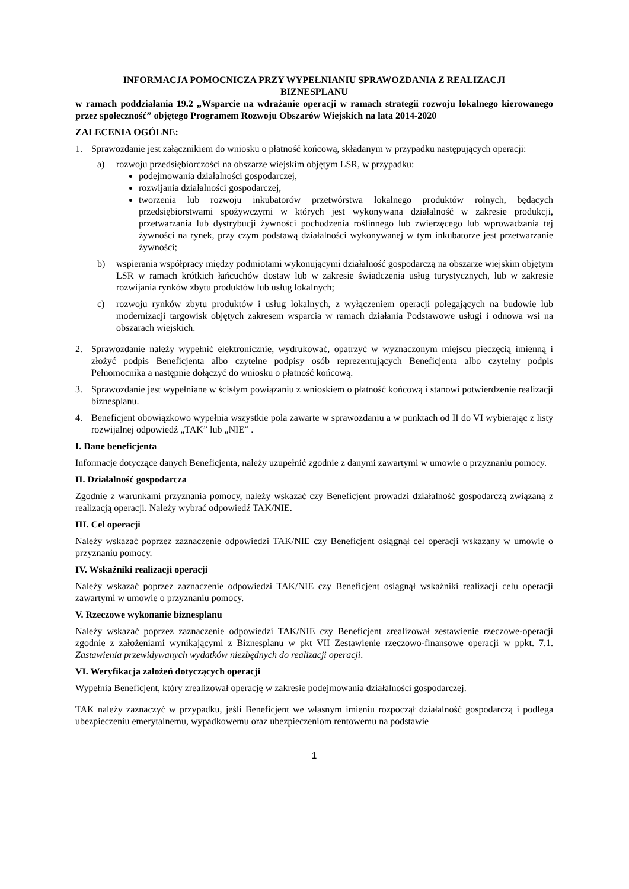INFORMACJA POMOCNICZA PRZY WYPEŁNIANIU SPRAWOZDANIA Z REALIZACJI
BIZNESPLANU
w ramach poddziałania 19.2 „Wsparcie na wdrażanie operacji w ramach strategii rozwoju lokalnego kierowanego przez społeczność” objętego Programem Rozwoju Obszarów Wiejskich na lata 2014-2020
ZALECENIA OGÓLNE:
1. Sprawozdanie jest załącznikiem do wniosku o płatność końcową, składanym w przypadku następujących operacji:
a) rozwoju przedsiębiorczości na obszarze wiejskim objętym LSR, w przypadku:
podejmowania działalności gospodarczej,
rozwijania działalności gospodarczej,
tworzenia lub rozwoju inkubatorów przetwórstwa lokalnego produktów rolnych, będących przedsiębiorstwami spożywczymi w których jest wykonywana działalność w zakresie produkcji, przetwarzania lub dystrybucji żywności pochodzenia roślinnego lub zwierzęcego lub wprowadzania tej żywności na rynek, przy czym podstawą działalności wykonywanej w tym inkubatorze jest przetwarzanie żywności;
b) wspierania współpracy między podmiotami wykonującymi działalność gospodarczą na obszarze wiejskim objętym LSR w ramach krótkich łańcuchów dostaw lub w zakresie świadczenia usług turystycznych, lub w zakresie rozwijania rynków zbytu produktów lub usług lokalnych;
c) rozwoju rynków zbytu produktów i usług lokalnych, z wyłączeniem operacji polegających na budowie lub modernizacji targowisk objętych zakresem wsparcia w ramach działania Podstawowe usługi i odnowa wsi na obszarach wiejskich.
2. Sprawozdanie należy wypełnić elektronicznie, wydrukować, opatrzyć w wyznaczonym miejscu pieczęcią imienną i złożyć podpis Beneficjenta albo czytelne podpisy osób reprezentujących Beneficjenta albo czytelny podpis Pełnomocnika a następnie dołączyć do wniosku o płatność końcową.
3. Sprawozdanie jest wypełniane w ścisłym powiązaniu z wnioskiem o płatność końcową i stanowi potwierdzenie realizacji biznesplanu.
4. Beneficjent obowiązkowo wypełnia wszystkie pola zawarte w sprawozdaniu a w punktach od II do VI wybierając z listy rozwijalnej odpowiedź „TAK” lub „NIE” .
I. Dane beneficjenta
Informacje dotyczące danych Beneficjenta, należy uzupełnić zgodnie z danymi zawartymi w umowie o przyznaniu pomocy.
II. Działalność gospodarcza
Zgodnie z warunkami przyznania pomocy, należy wskazać czy Beneficjent prowadzi działalność gospodarczą związaną z realizacją operacji. Należy wybrać odpowiedź TAK/NIE.
III. Cel operacji
Należy wskazać poprzez zaznaczenie odpowiedzi TAK/NIE czy Beneficjent osiągnął cel operacji wskazany w umowie o przyznaniu pomocy.
IV. Wskaźniki realizacji operacji
Należy wskazać poprzez zaznaczenie odpowiedzi TAK/NIE czy Beneficjent osiągnął wskaźniki realizacji celu operacji zawartymi w umowie o przyznaniu pomocy.
V. Rzeczowe wykonanie biznesplanu
Należy wskazać poprzez zaznaczenie odpowiedzi TAK/NIE czy Beneficjent zrealizował zestawienie rzeczowe-operacji zgodnie z założeniami wynikającymi z Biznesplanu w pkt VII Zestawienie rzeczowo-finansowe operacji w ppkt. 7.1. Zastawienia przewidywanych wydatków niezbędnych do realizacji operacji.
VI. Weryfikacja założeń dotyczących operacji
Wypełnia Beneficjent, który zrealizował operację w zakresie podejmowania działalności gospodarczej.
TAK należy zaznaczyć w przypadku, jeśli Beneficjent we własnym imieniu rozpoczął działalność gospodarczą i podlega ubezpieczeniu emerytalnemu, wypadkowemu oraz ubezpieczeniom rentowemu na podstawie
1